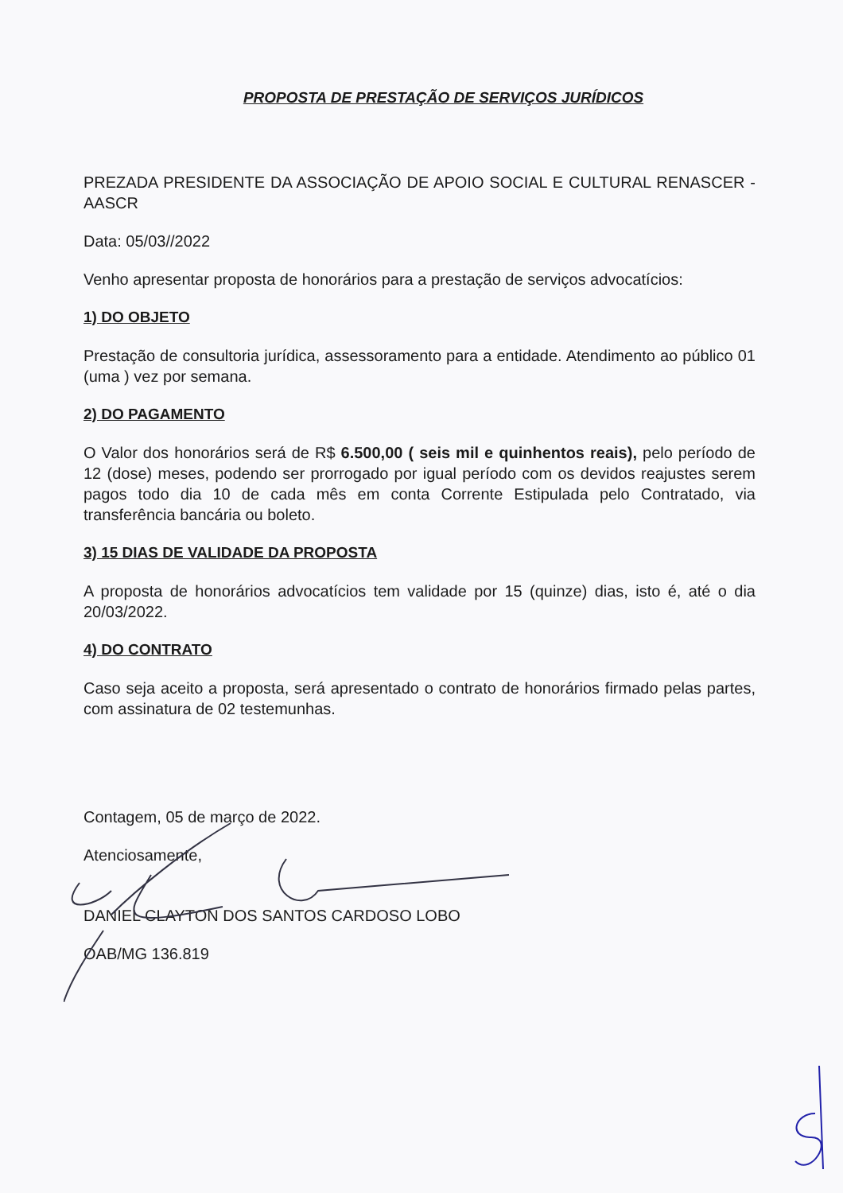PROPOSTA DE PRESTAÇÃO DE SERVIÇOS JURÍDICOS
PREZADA PRESIDENTE DA ASSOCIAÇÃO DE APOIO SOCIAL E CULTURAL RENASCER - AASCR
Data: 05/03//2022
Venho apresentar proposta de honorários para a prestação de serviços advocatícios:
1) DO OBJETO
Prestação de consultoria jurídica, assessoramento para a entidade. Atendimento ao público 01 (uma ) vez por semana.
2) DO PAGAMENTO
O Valor dos honorários será de R$ 6.500,00 ( seis mil e quinhentos reais), pelo período de 12 (dose) meses, podendo ser prorrogado por igual período com os devidos reajustes serem pagos todo dia 10 de cada mês em conta Corrente Estipulada pelo Contratado, via transferência bancária ou boleto.
3) 15 DIAS DE VALIDADE DA PROPOSTA
A proposta de honorários advocatícios tem validade por 15 (quinze) dias, isto é, até o dia 20/03/2022.
4) DO CONTRATO
Caso seja aceito a proposta, será apresentado o contrato de honorários firmado pelas partes, com assinatura de 02 testemunhas.
Contagem, 05 de março de 2022.
Atenciosamente,
DANIEL CLAYTON DOS SANTOS CARDOSO LOBO
OAB/MG 136.819